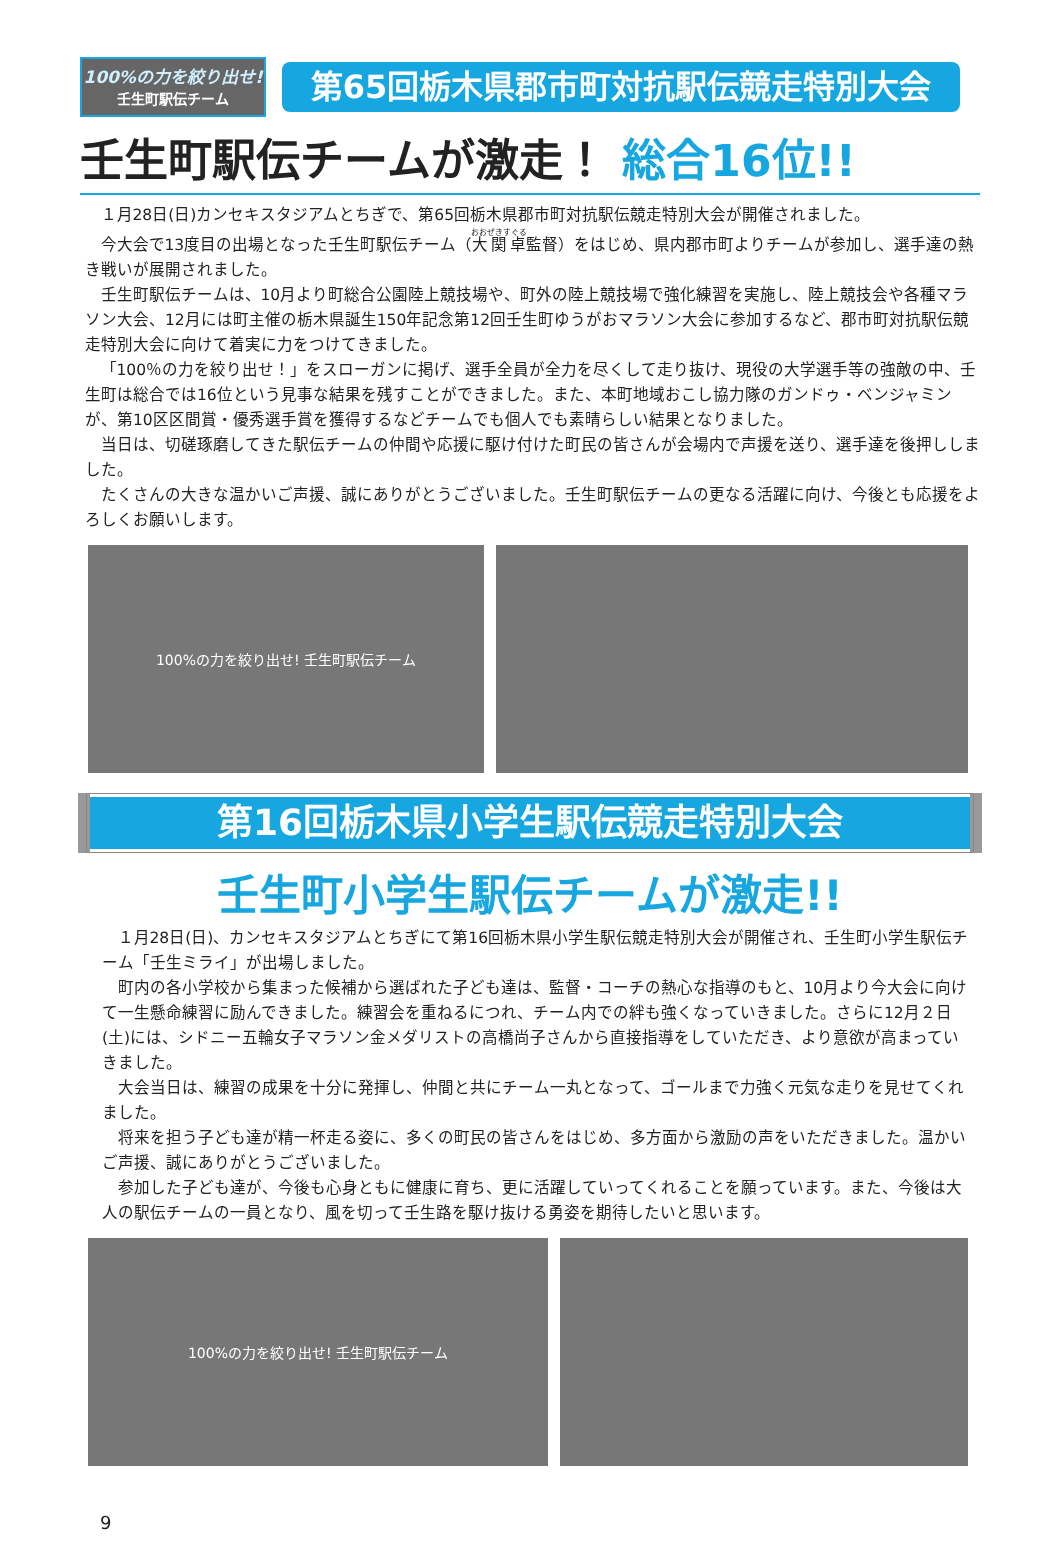100%の力を絞り出せ!
壬生町駅伝チーム
第65回栃木県郡市町対抗駅伝競走特別大会
壬生町駅伝チームが激走！ 総合16位!!
１月28日(日)カンセキスタジアムとちぎで、第65回栃木県郡市町対抗駅伝競走特別大会が開催されました。
今大会で13度目の出場となった壬生町駅伝チーム（大関卓監督）をはじめ、県内郡市町よりチームが参加し、選手達の熱き戦いが展開されました。
壬生町駅伝チームは、10月より町総合公園陸上競技場や、町外の陸上競技場で強化練習を実施し、陸上競技会や各種マラソン大会、12月には町主催の栃木県誕生150年記念第12回壬生町ゆうがおマラソン大会に参加するなど、郡市町対抗駅伝競走特別大会に向けて着実に力をつけてきました。
「100％の力を絞り出せ！」をスローガンに掲げ、選手全員が全力を尽くして走り抜け、現役の大学選手等の強敵の中、壬生町は総合では16位という見事な結果を残すことができました。また、本町地域おこし協力隊のガンドゥ・ベンジャミンが、第10区区間賞・優秀選手賞を獲得するなどチームでも個人でも素晴らしい結果となりました。
当日は、切磋琢磨してきた駅伝チームの仲間や応援に駆け付けた町民の皆さんが会場内で声援を送り、選手達を後押ししました。
たくさんの大きな温かいご声援、誠にありがとうございました。壬生町駅伝チームの更なる活躍に向け、今後とも応援をよろしくお願いします。
100%の力を絞り出せ! 壬生町駅伝チーム
第16回栃木県小学生駅伝競走特別大会
壬生町小学生駅伝チームが激走!!
１月28日(日)、カンセキスタジアムとちぎにて第16回栃木県小学生駅伝競走特別大会が開催され、壬生町小学生駅伝チーム「壬生ミライ」が出場しました。
町内の各小学校から集まった候補から選ばれた子ども達は、監督・コーチの熱心な指導のもと、10月より今大会に向けて一生懸命練習に励んできました。練習会を重ねるにつれ、チーム内での絆も強くなっていきました。さらに12月２日(土)には、シドニー五輪女子マラソン金メダリストの高橋尚子さんから直接指導をしていただき、より意欲が高まっていきました。
大会当日は、練習の成果を十分に発揮し、仲間と共にチーム一丸となって、ゴールまで力強く元気な走りを見せてくれました。
将来を担う子ども達が精一杯走る姿に、多くの町民の皆さんをはじめ、多方面から激励の声をいただきました。温かいご声援、誠にありがとうございました。
参加した子ども達が、今後も心身ともに健康に育ち、更に活躍していってくれることを願っています。また、今後は大人の駅伝チームの一員となり、風を切って壬生路を駆け抜ける勇姿を期待したいと思います。
100%の力を絞り出せ! 壬生町駅伝チーム
9